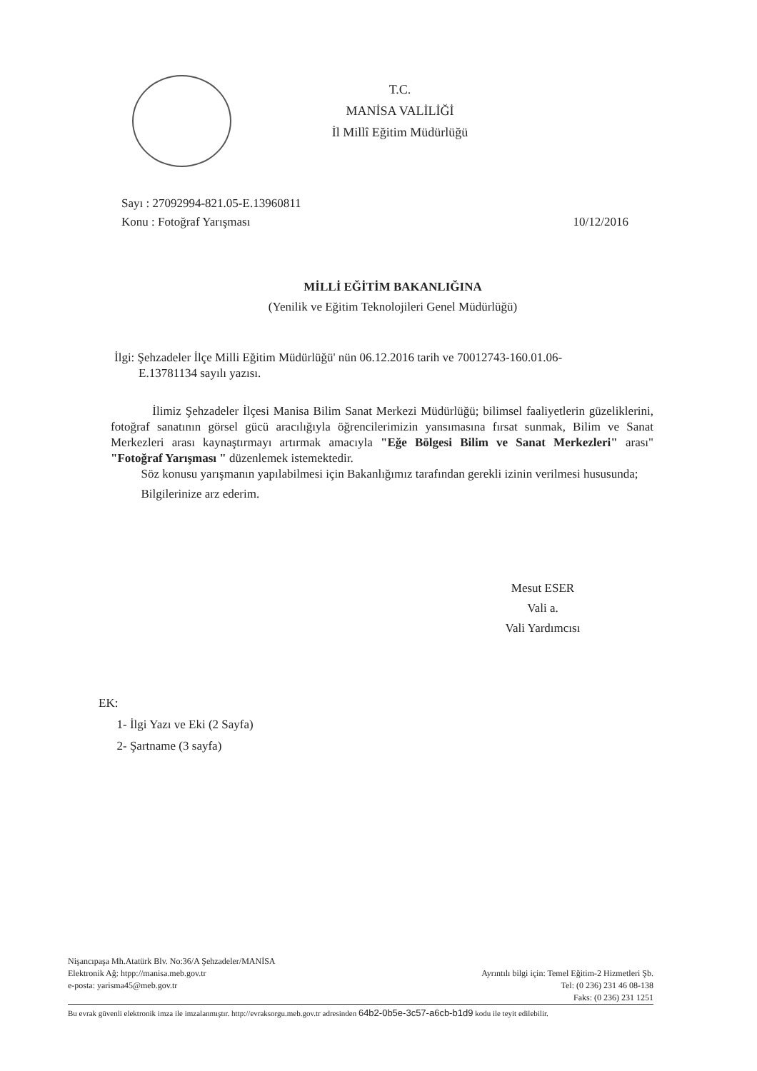T.C.
MANİSA VALİLİĞİ
İl Millî Eğitim Müdürlüğü
10/12/2016 Sayı : 27092994-821.05-E.13960811
Konu : Fotoğraf Yarışması
MİLLİ EĞİTİM BAKANLIĞINA
(Yenilik ve Eğitim Teknolojileri Genel Müdürlüğü)
İlgi: Şehzadeler İlçe Milli Eğitim Müdürlüğü' nün 06.12.2016 tarih ve 70012743-160.01.06-
E.13781134 sayılı yazısı.
İlimiz Şehzadeler İlçesi Manisa Bilim Sanat Merkezi Müdürlüğü; bilimsel faaliyetlerin güzeliklerini, fotoğraf sanatının görsel gücü aracılığıyla öğrencilerimizin yansımasına fırsat sunmak, Bilim ve Sanat Merkezleri arası kaynaştırmayı artırmak amacıyla "Eğe Bölgesi Bilim ve Sanat Merkezleri" arası" "Fotoğraf Yarışması " düzenlemek istemektedir.
Söz konusu yarışmanın yapılabilmesi için Bakanlığımız tarafından gerekli izinin verilmesi hususunda;
Bilgilerinize arz ederim.
Mesut ESER
Vali a.
Vali Yardımcısı
EK:
1- İlgi Yazı ve Eki (2 Sayfa)
2- Şartname (3 sayfa)
Nişancıpaşa Mh.Atatürk Blv. No:36/A Şehzadeler/MANİSA
Elektronik Ağ: htpp://manisa.meb.gov.tr
e-posta: yarisma45@meb.gov.tr
Ayrıntılı bilgi için: Temel Eğitim-2 Hizmetleri Şb.
Tel: (0 236) 231 46 08-138
Faks: (0 236) 231 1251
Bu evrak güvenli elektronik imza ile imzalanmıştır. http://evraksorgu.meb.gov.tr adresinden 64b2-0b5e-3c57-a6cb-b1d9 kodu ile teyit edilebilir.